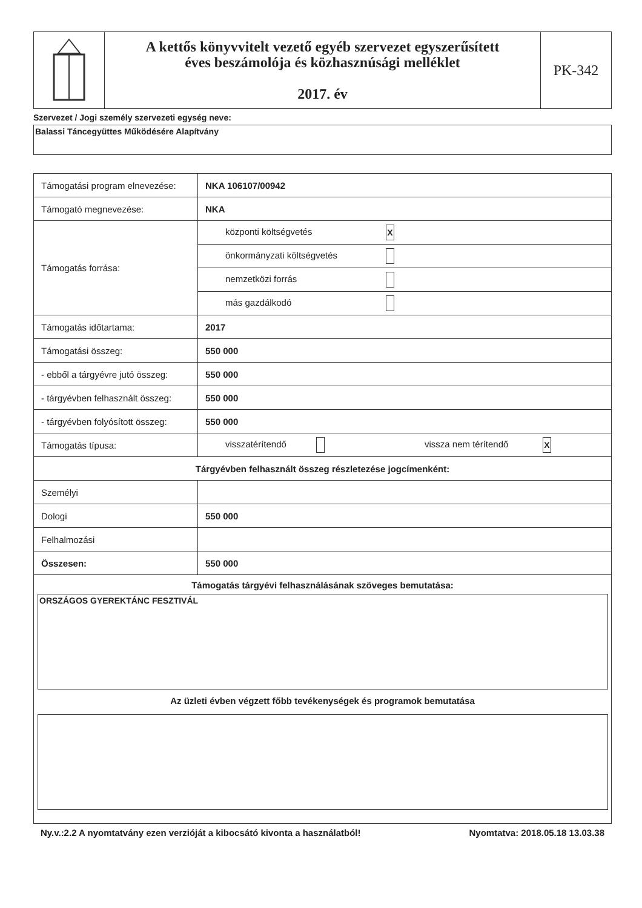| | A kettős könyvvitelt vezető egyéb szervezet egyszerűsített éves beszámolója és közhasznúsági melléklet 2017. év | PK-342 |
Szervezet / Jogi személy szervezeti egység neve:
Balassi Táncegyüttes Működésére Alapítvány
| Támogatási program elnevezése: | NKA 106107/00942 |
| Támogató megnevezése: | NKA |
| Támogatás forrása: | központi költségvetés X |
| | önkormányzati költségvetés |
| | nemzetközi forrás |
| | más gazdálkodó |
| Támogatás időtartama: | 2017 |
| Támogatási összeg: | 550 000 |
| - ebből a tárgyévre jutó összeg: | 550 000 |
| - tárgyévben felhasznált összeg: | 550 000 |
| - tárgyévben folyósított összeg: | 550 000 |
| Támogatás típusa: | visszatérítendő vissza nem térítendő X |
| Tárgyévben felhasznált összeg részletezése jogcímenként: | |
| Személyi | |
| Dologi | 550 000 |
| Felhalmozási | |
| Összesen: | 550 000 |
| Támogatás tárgyévi felhasználásának szöveges bemutatása: ORSZÁGOS GYEREKTÁNC FESZTIVÁL Az üzleti évben végzett főbb tevékenységek és programok bemutatása | |
Ny.v.:2.2 A nyomtatvány ezen verzióját a kibocsátó kivonta a használatból! Nyomtatva: 2018.05.18 13.03.38